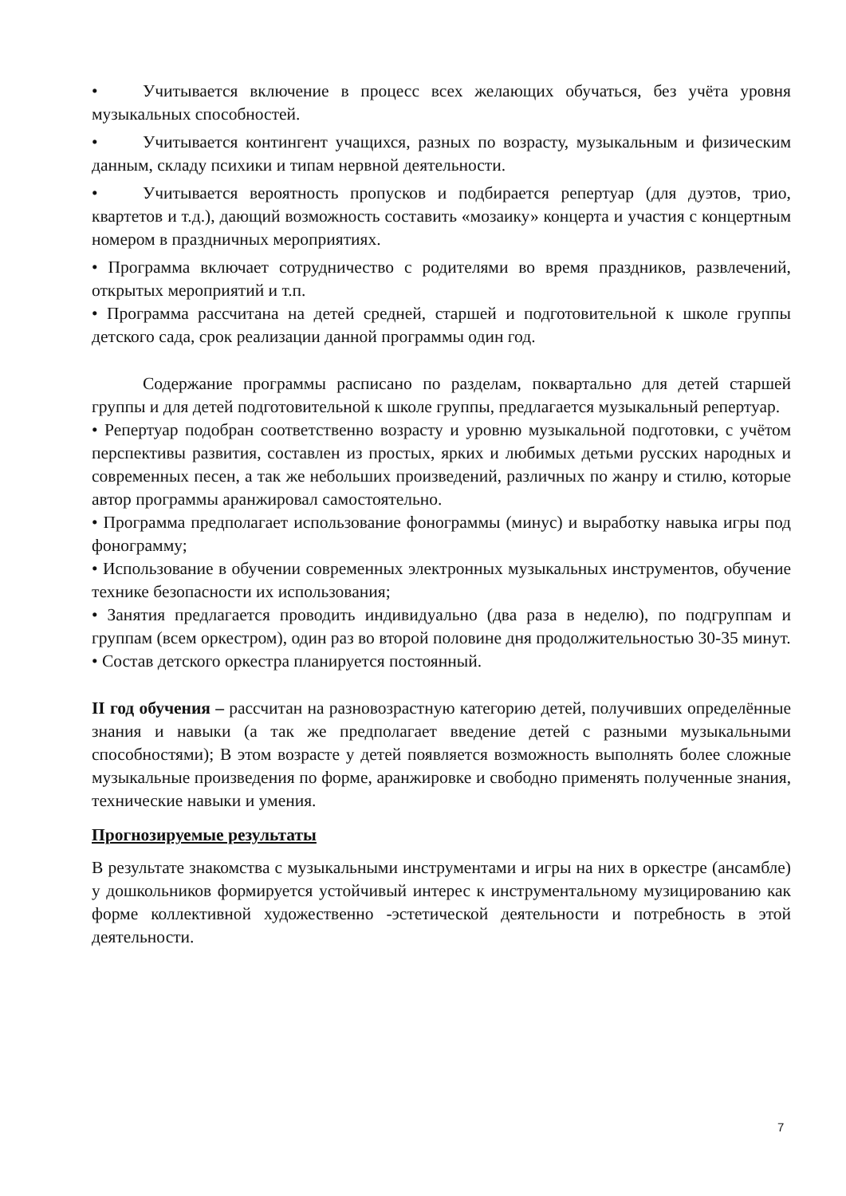• Учитывается включение в процесс всех желающих обучаться, без учёта уровня музыкальных способностей.
• Учитывается контингент учащихся, разных по возрасту, музыкальным и физическим данным, складу психики и типам нервной деятельности.
• Учитывается вероятность пропусков и подбирается репертуар (для дуэтов, трио, квартетов и т.д.), дающий возможность составить «мозаику» концерта и участия с концертным номером в праздничных мероприятиях.
• Программа включает сотрудничество с родителями во время праздников, развлечений, открытых мероприятий и т.п.
• Программа рассчитана на детей средней, старшей и подготовительной к школе группы детского сада, срок реализации данной программы один год.
Содержание программы расписано по разделам, поквартально для детей старшей группы и для детей подготовительной к школе группы, предлагается музыкальный репертуар.
• Репертуар подобран соответственно возрасту и уровню музыкальной подготовки, с учётом перспективы развития, составлен из простых, ярких и любимых детьми русских народных и современных песен, а так же небольших произведений, различных по жанру и стилю, которые автор программы аранжировал самостоятельно.
• Программа предполагает использование фонограммы (минус) и выработку навыка игры под фонограмму;
• Использование в обучении современных электронных музыкальных инструментов, обучение технике безопасности их использования;
• Занятия предлагается проводить индивидуально (два раза в неделю), по подгруппам и группам (всем оркестром), один раз во второй половине дня продолжительностью 30-35 минут.
• Состав детского оркестра планируется постоянный.
II год обучения – рассчитан на разновозрастную категорию детей, получивших определённые знания и навыки (а так же предполагает введение детей с разными музыкальными способностями); В этом возрасте у детей появляется возможность выполнять более сложные музыкальные произведения по форме, аранжировке и свободно применять полученные знания, технические навыки и умения.
Прогнозируемые результаты
В результате знакомства с музыкальными инструментами и игры на них в оркестре (ансамбле) у дошкольников формируется устойчивый интерес к инструментальному музицированию как форме коллективной художественно -эстетической деятельности и потребность в этой деятельности.
7